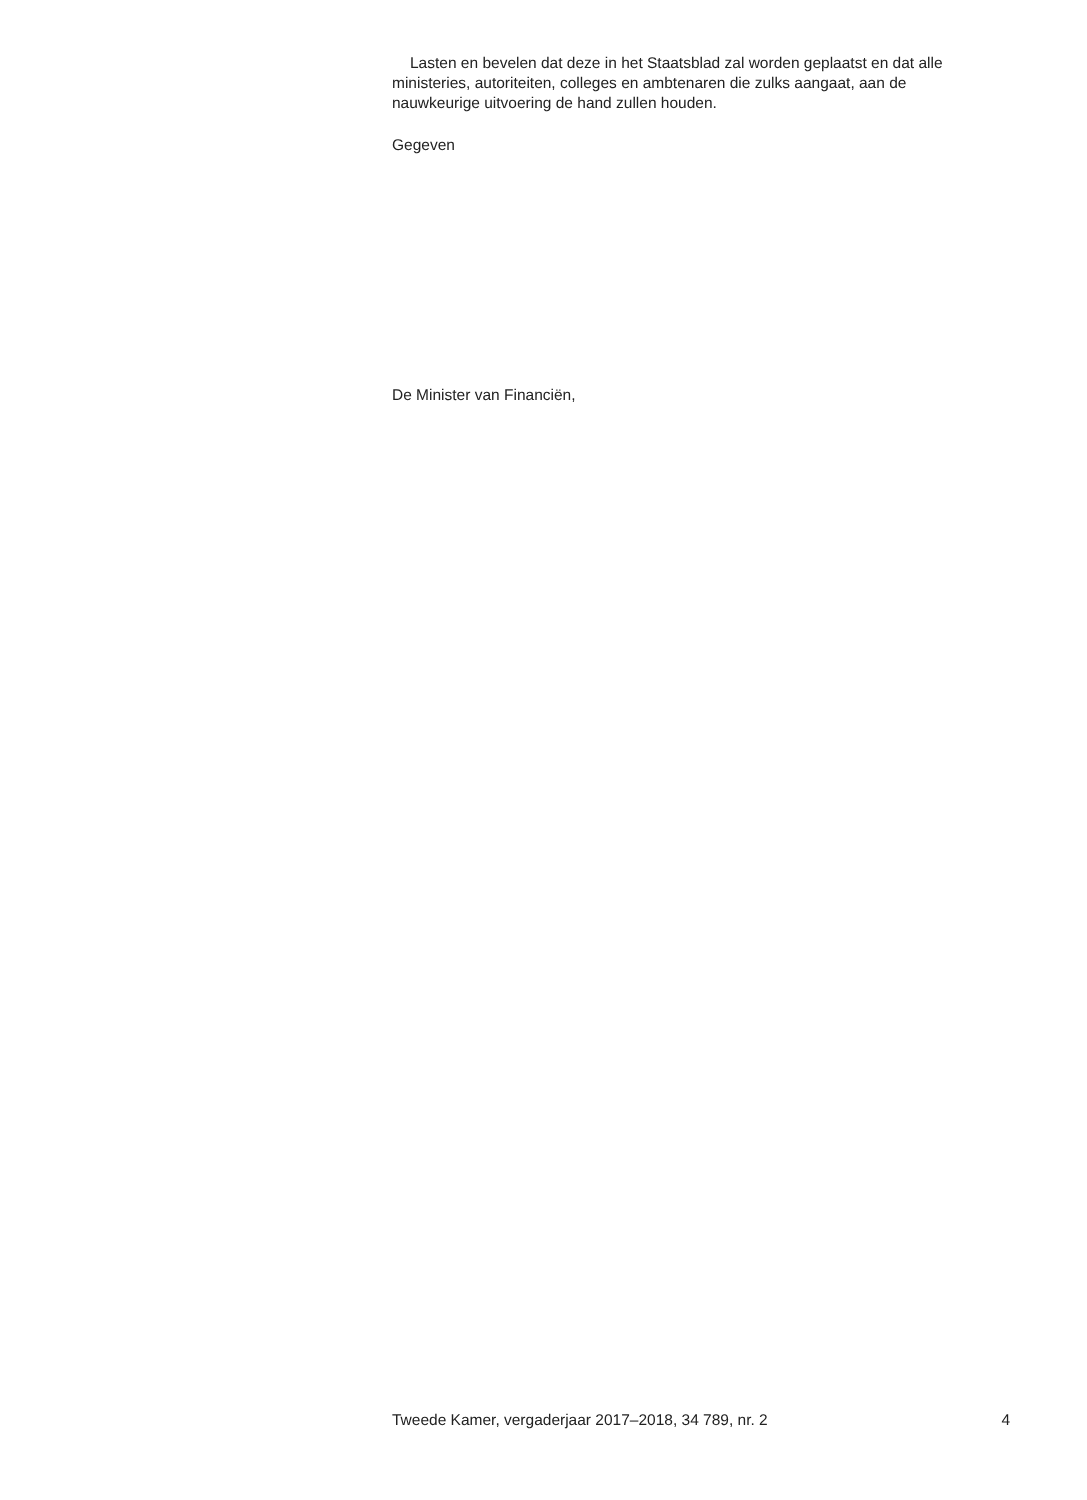Lasten en bevelen dat deze in het Staatsblad zal worden geplaatst en dat alle ministeries, autoriteiten, colleges en ambtenaren die zulks aangaat, aan de nauwkeurige uitvoering de hand zullen houden.
Gegeven
De Minister van Financiën,
Tweede Kamer, vergaderjaar 2017–2018, 34 789, nr. 2 4